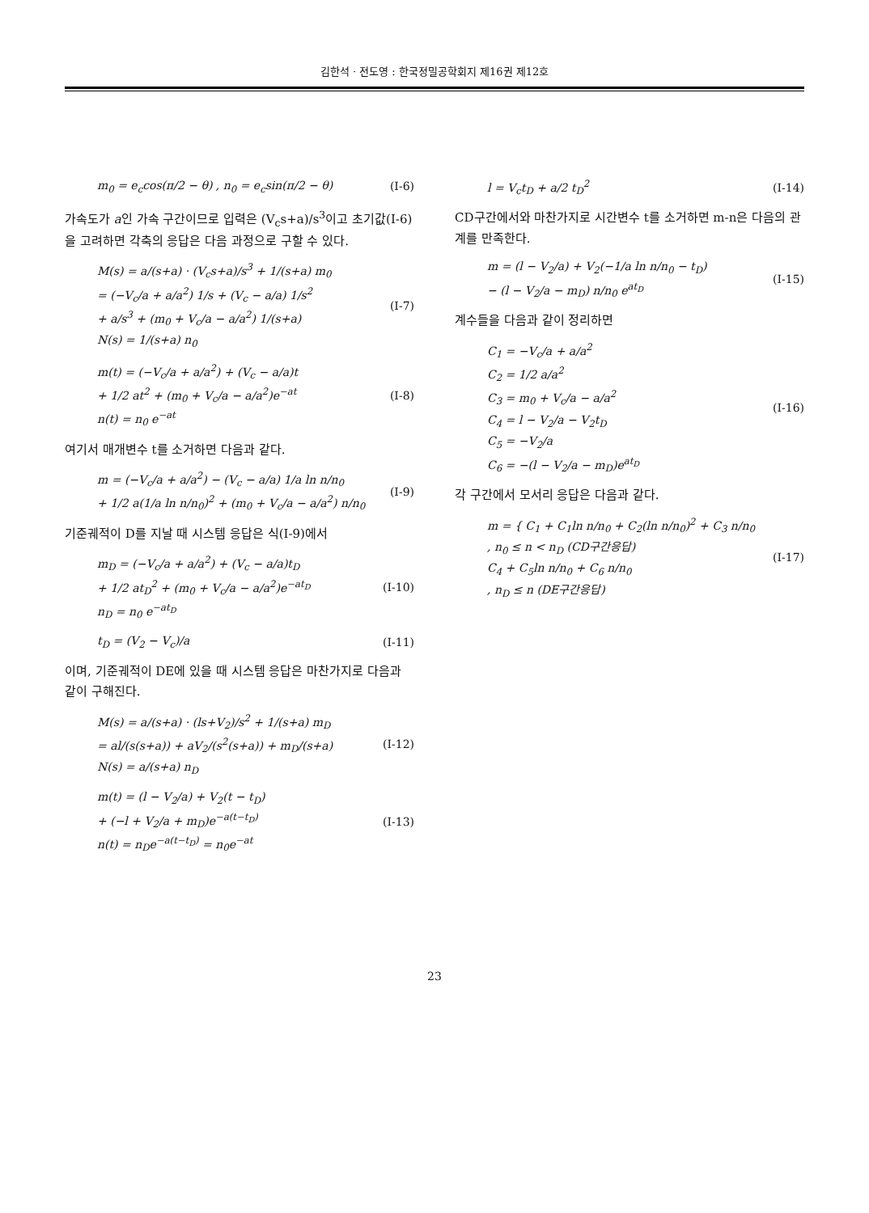김한석 · 전도영 : 한국정밀공학회지 제16권 제12호
m<sub>0</sub> = e<sub>c</sub>cos(π/2 − θ) , n<sub>0</sub> = e<sub>c</sub>sin(π/2 − θ) (I-6)
가속도가 a인 가속 구간이므로 입력은 (V<sub>c</sub>s+a)/s<sup>3</sup>이고 초기값(I-6)을 고려하면 각축의 응답은 다음 과정으로 구할 수 있다.
M(s) = a/(s+a) · (V<sub>c</sub>s+a)/s<sup>3</sup> + 1/(s+a) m<sub>0</sub>
= (−V<sub>c</sub>/a + a/a<sup>2</sup>) 1/s + (V<sub>c</sub> − a/a) 1/s<sup>2</sup>
+ a/s<sup>3</sup> + (m<sub>0</sub> + V<sub>c</sub>/a − a/a<sup>2</sup>) 1/(s+a)
N(s) = 1/(s+a) n<sub>0</sub> (I-7)
m(t) = (−V<sub>c</sub>/a + a/a<sup>2</sup>) + (V<sub>c</sub> − a/a)t
+ 1/2 at<sup>2</sup> + (m<sub>0</sub> + V<sub>c</sub>/a − a/a<sup>2</sup>)e<sup>−at</sup>
n(t) = n<sub>0</sub> e<sup>−at</sup> (I-8)
여기서 매개변수 t를 소거하면 다음과 같다.
m = (−V<sub>c</sub>/a + a/a<sup>2</sup>) − (V<sub>c</sub> − a/a) 1/a ln n/n<sub>0</sub>
+ 1/2 a(1/a ln n/n<sub>0</sub>)<sup>2</sup> + (m<sub>0</sub> + V<sub>c</sub>/a − a/a<sup>2</sup>) n/n<sub>0</sub> (I-9)
기준궤적이 D를 지날 때 시스템 응답은 식(I-9)에서
m<sub>D</sub> = (−V<sub>c</sub>/a + a/a<sup>2</sup>) + (V<sub>c</sub> − a/a)t<sub>D</sub>
+ 1/2 at<sub>D</sub><sup>2</sup> + (m<sub>0</sub> + V<sub>c</sub>/a − a/a<sup>2</sup>)e<sup>−at<sub>D</sub></sup>
n<sub>D</sub> = n<sub>0</sub> e<sup>−at<sub>D</sub></sup> (I-10)
t<sub>D</sub> = (V<sub>2</sub> − V<sub>c</sub>)/a (I-11)
이며, 기준궤적이 DE에 있을 때 시스템 응답은 마찬가지로 다음과 같이 구해진다.
M(s) = a/(s+a) · (ls+V<sub>2</sub>)/s<sup>2</sup> + 1/(s+a) m<sub>D</sub>
= al/(s(s+a)) + aV<sub>2</sub>/(s<sup>2</sup>(s+a)) + m<sub>D</sub>/(s+a)
N(s) = a/(s+a) n<sub>D</sub> (I-12)
m(t) = (l − V<sub>2</sub>/a) + V<sub>2</sub>(t − t<sub>D</sub>)
+ (−l + V<sub>2</sub>/a + m<sub>D</sub>)e<sup>−a(t−t<sub>D</sub>)</sup>
n(t) = n<sub>D</sub>e<sup>−a(t−t<sub>D</sub>)</sup> = n<sub>0</sub>e<sup>−at</sup> (I-13)
l = V<sub>c</sub>t<sub>D</sub> + a/2 t<sub>D</sub><sup>2</sup> (I-14)
CD구간에서와 마찬가지로 시간변수 t를 소거하면 m-n은 다음의 관계를 만족한다.
m = (l − V<sub>2</sub>/a) + V<sub>2</sub>(−1/a ln n/n<sub>0</sub> − t<sub>D</sub>)
− (l − V<sub>2</sub>/a − m<sub>D</sub>) n/n<sub>0</sub> e<sup>at<sub>D</sub></sup> (I-15)
계수들을 다음과 같이 정리하면
C<sub>1</sub> = −V<sub>c</sub>/a + a/a<sup>2</sup>
C<sub>2</sub> = 1/2 a/a<sup>2</sup>
C<sub>3</sub> = m<sub>0</sub> + V<sub>c</sub>/a − a/a<sup>2</sup>
C<sub>4</sub> = l − V<sub>2</sub>/a − V<sub>2</sub>t<sub>D</sub>
C<sub>5</sub> = −V<sub>2</sub>/a
C<sub>6</sub> = −(l − V<sub>2</sub>/a − m<sub>D</sub>)e<sup>at<sub>D</sub></sup> (I-16)
각 구간에서 모서리 응답은 다음과 같다.
m = { C<sub>1</sub> + C<sub>1</sub>ln n/n<sub>0</sub> + C<sub>2</sub>(ln n/n<sub>0</sub>)<sup>2</sup> + C<sub>3</sub> n/n<sub>0</sub>
, n<sub>0</sub> ≤ n < n<sub>D</sub> (CD구간응답)
C<sub>4</sub> + C<sub>5</sub>ln n/n<sub>0</sub> + C<sub>6</sub> n/n<sub>0</sub>
, n<sub>D</sub> ≤ n (DE구간응답) (I-17)
23